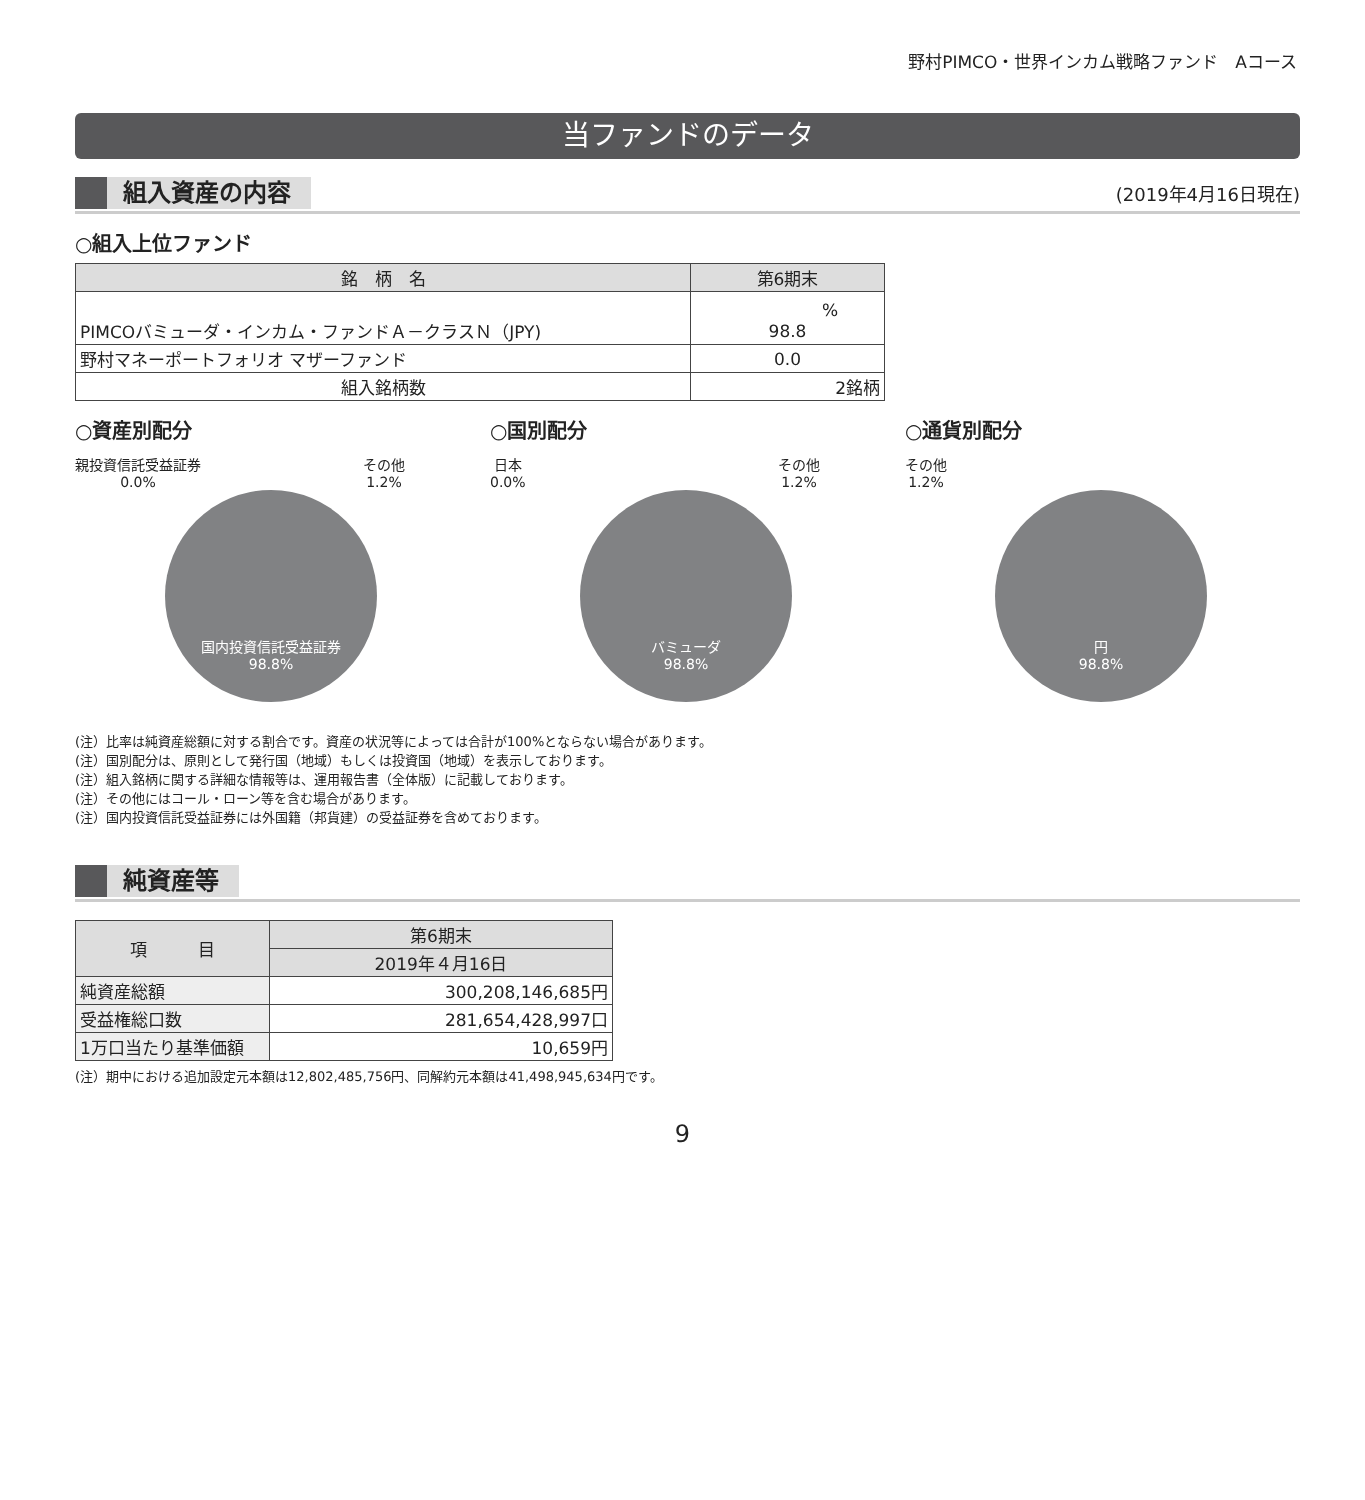野村PIMCO・世界インカム戦略ファンド　Aコース
当ファンドのデータ
組入資産の内容
(2019年4月16日現在)
○組入上位ファンド
| 銘 柄 名 | 第6期末 |
| --- | --- |
| PIMCOバミューダ・インカム・ファンドＡ－クラスＮ（JPY) | % 98.8 |
| 野村マネーポートフォリオ マザーファンド | 0.0 |
| 組入銘柄数 | 2銘柄 |
○資産別配分
親投資信託受益証券
0.0% その他
1.2%
国内投資信託受益証券
98.8%
○国別配分
日本
0.0% その他
1.2%
バミューダ
98.8%
○通貨別配分
その他
1.2%
円
98.8%
(注）比率は純資産総額に対する割合です。資産の状況等によっては合計が100%とならない場合があります。
(注）国別配分は、原則として発行国（地域）もしくは投資国（地域）を表示しております。
(注）組入銘柄に関する詳細な情報等は、運用報告書（全体版）に記載しております。
(注）その他にはコール・ローン等を含む場合があります。
(注）国内投資信託受益証券には外国籍（邦貨建）の受益証券を含めております。
純資産等
| 項 目 | 第6期末 |
| --- | --- |
| | 2019年４月16日 |
| 純資産総額 | 300,208,146,685円 |
| 受益権総口数 | 281,654,428,997口 |
| 1万口当たり基準価額 | 10,659円 |
(注）期中における追加設定元本額は12,802,485,756円、同解約元本額は41,498,945,634円です。
9